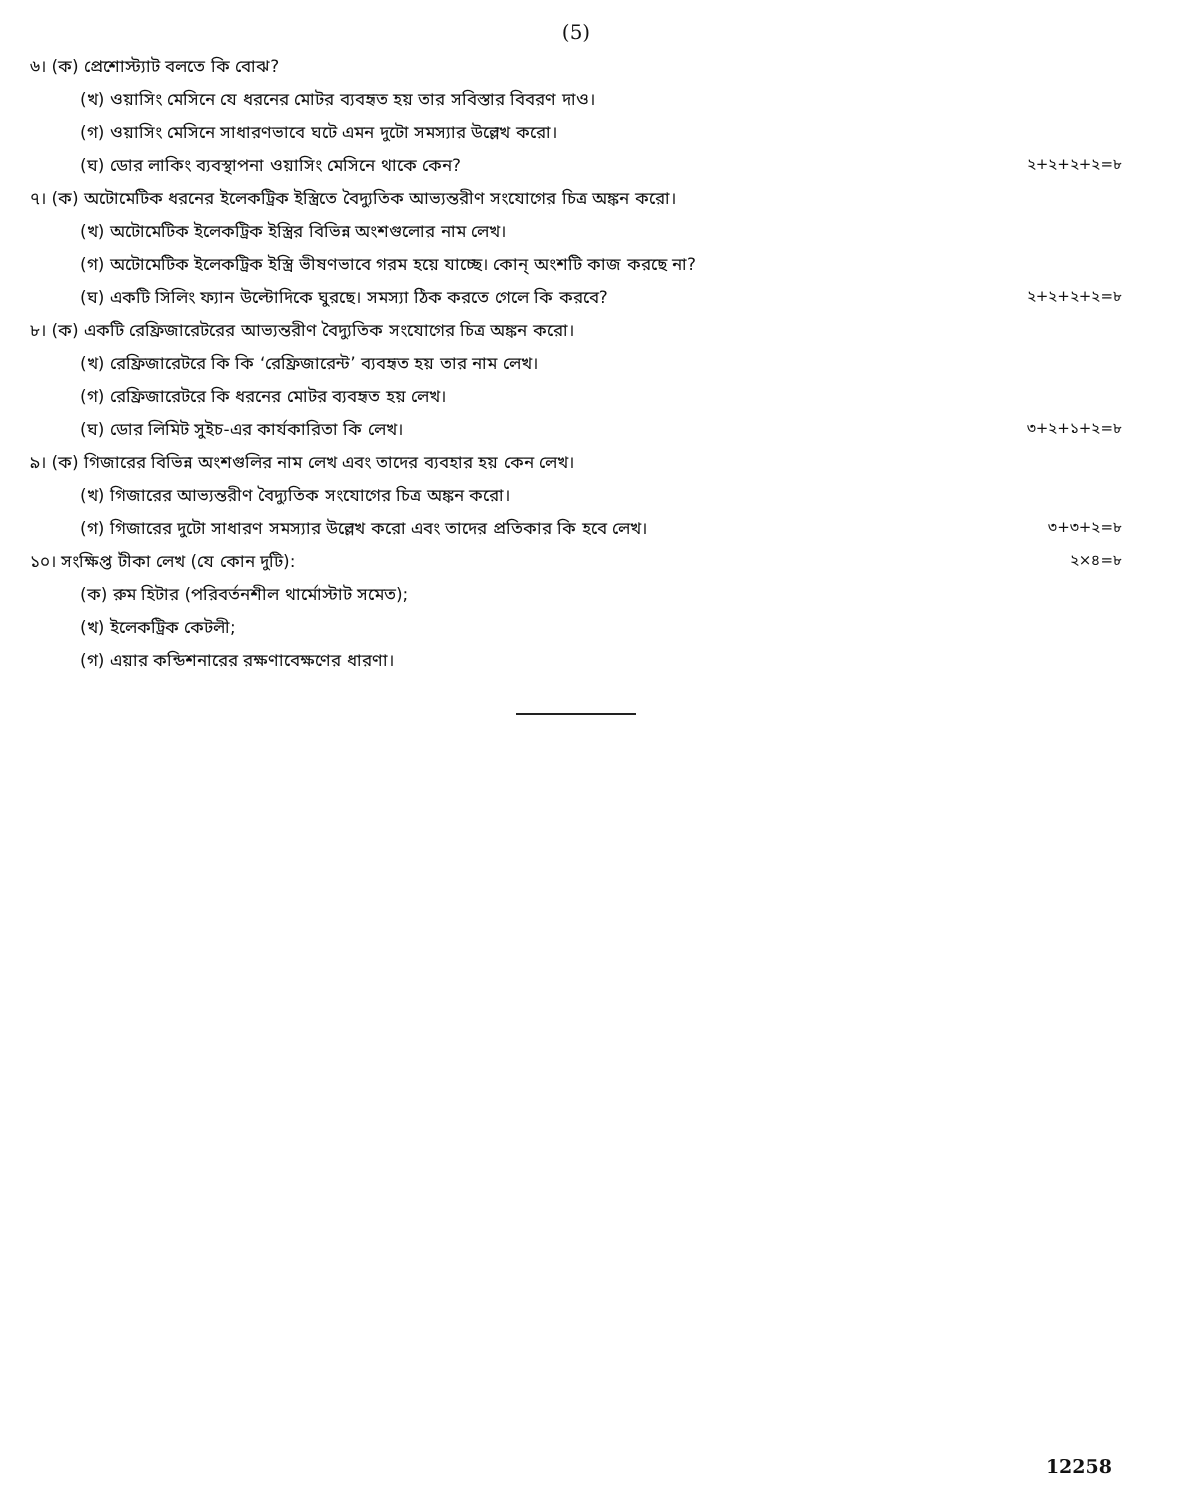(5)
৬। (ক) প্রেশোস্ট্যাট বলতে কি বোঝ?
(খ) ওয়াসিং মেসিনে যে ধরনের মোটর ব্যবহৃত হয় তার সবিস্তার বিবরণ দাও।
(গ) ওয়াসিং মেসিনে সাধারণভাবে ঘটে এমন দুটো সমস্যার উল্লেখ করো।
(ঘ) ডোর লাকিং ব্যবস্থাপনা ওয়াসিং মেসিনে থাকে কেন? ২+২+২+২=৮
৭। (ক) অটোমেটিক ধরনের ইলেকট্রিক ইস্ত্রিতে বৈদ্যুতিক আভ্যন্তরীণ সংযোগের চিত্র অঙ্কন করো।
(খ) অটোমেটিক ইলেকট্রিক ইস্ত্রির বিভিন্ন অংশগুলোর নাম লেখ।
(গ) অটোমেটিক ইলেকট্রিক ইস্ত্রি ভীষণভাবে গরম হয়ে যাচ্ছে। কোন্ অংশটি কাজ করছে না?
(ঘ) একটি সিলিং ফ্যান উল্টোদিকে ঘুরছে। সমস্যা ঠিক করতে গেলে কি করবে? ২+২+২+২=৮
৮। (ক) একটি রেফ্রিজারেটরের আভ্যন্তরীণ বৈদ্যুতিক সংযোগের চিত্র অঙ্কন করো।
(খ) রেফ্রিজারেটরে কি কি ‘রেফ্রিজারেন্ট’ ব্যবহৃত হয় তার নাম লেখ।
(গ) রেফ্রিজারেটরে কি ধরনের মোটর ব্যবহৃত হয় লেখ।
(ঘ) ডোর লিমিট সুইচ-এর কার্যকারিতা কি লেখ। ৩+২+১+২=৮
৯। (ক) গিজারের বিভিন্ন অংশগুলির নাম লেখ এবং তাদের ব্যবহার হয় কেন লেখ।
(খ) গিজারের আভ্যন্তরীণ বৈদ্যুতিক সংযোগের চিত্র অঙ্কন করো।
(গ) গিজারের দুটো সাধারণ সমস্যার উল্লেখ করো এবং তাদের প্রতিকার কি হবে লেখ। ৩+৩+২=৮
১০। সংক্ষিপ্ত টীকা লেখ (যে কোন দুটি): ২×৪=৮
(ক) রুম হিটার (পরিবর্তনশীল থার্মোস্টাট সমেত);
(খ) ইলেকট্রিক কেটলী;
(গ) এয়ার কন্ডিশনারের রক্ষণাবেক্ষণের ধারণা।
12258